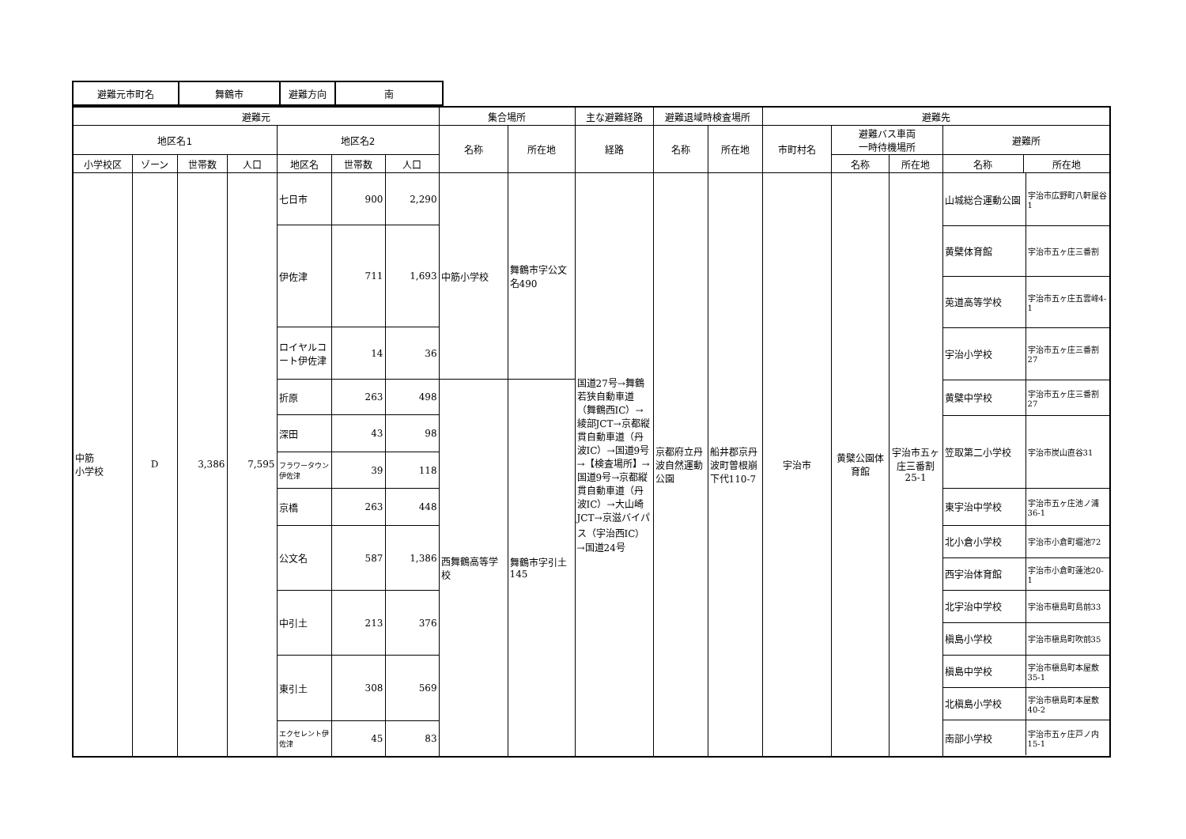| 避難元市町名 | 舞鶴市 | 避難方向 | 南 |
| 避難元 | | | | | | | 集合場所 | | 主な避難経路 | 避難退域時検査場所 | | 避難先 | | | | |
| --- | --- | --- | --- | --- | --- | --- | --- | --- | --- | --- | --- | --- | --- | --- | --- | --- |
| 地区名1 | | | | 地区名2 | | | 名称 | 所在地 | 経路 | 名称 | 所在地 | 市町村名 | 避難バス車両 一時待機場所 | | 避難所 | |
| 小学校区 | ゾーン | 世帯数 | 人口 | 地区名 | 世帯数 | 人口 | | | | | | | 名称 | 所在地 | 名称 | 所在地 |
| 中筋 小学校 | D | 3,386 | 7,595 | 七日市 | 900 | 2,290 | 中筋小学校 | 舞鶴市字公文名490 | 国道27号→舞鶴若狭自動車道（舞鶴西IC）→綾部JCT→京都縦貫自動車道（丹波IC）→国道9号→【検査場所】→国道9号→京都縦貫自動車道（丹波IC）→大山崎JCT→京滋バイパス（宇治西IC）→国道24号 | 京都府立丹波自然運動公園 | 船井郡京丹波町曽根崩下代110-7 | 宇治市 | 黄檗公園体育館 | 宇治市五ヶ庄三番割25-1 | / 山城総合運動公園 / 宇治市広野町八軒屋谷1 / / 黄檗体育館 / 宇治市五ヶ庄三番割 / / 莵道高等学校 / 宇治市五ヶ庄五雲峰4-1 / / 宇治小学校 / 宇治市五ヶ庄三番割27 / / 黄檗中学校 / 宇治市五ヶ庄三番割27 / / 笠取第二小学校 / 宇治市炭山直谷31 / / 東宇治中学校 / 宇治市五ヶ庄池ノ浦36-1 / / 北小倉小学校 / 宇治市小倉町堀池72 / / 西宇治体育館 / 宇治市小倉町蓮池20-1 / / 北宇治中学校 / 宇治市槇島町島前33 / / 槇島小学校 / 宇治市槇島町吹前35 / / 槇島中学校 / 宇治市槇島町本屋敷35-1 / / 北槇島小学校 / 宇治市槇島町本屋敷40-2 / / 南部小学校 / 宇治市五ヶ庄戸ノ内15-1 / | |
| | | | | 伊佐津 | 711 | 1,693 | | | | | | | | | | |
| | | | | ロイヤルコート伊佐津 | 14 | 36 | | | | | | | | | | |
| | | | | 折原 | 263 | 498 | 西舞鶴高等学校 | 舞鶴市字引土145 | | | | | | | | |
| | | | | 深田 | 43 | 98 | | | | | | | | | | |
| | | | | フラワータウン伊佐津 | 39 | 118 | | | | | | | | | | |
| | | | | 京橋 | 263 | 448 | | | | | | | | | | |
| | | | | 公文名 | 587 | 1,386 | | | | | | | | | | |
| | | | | 中引土 | 213 | 376 | | | | | | | | | | |
| | | | | 東引土 | 308 | 569 | | | | | | | | | | |
| | | | | エクセレント伊佐津 | 45 | 83 | | | | | | | | | | |